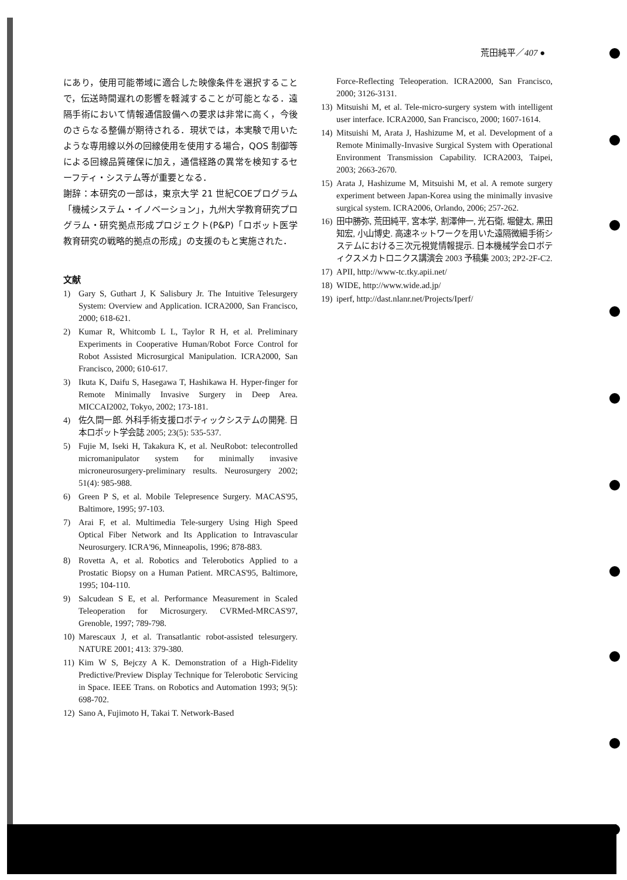荒田純平／407 ●
にあり，使用可能帯域に適合した映像条件を選択することで，伝送時間遅れの影響を軽減することが可能となる．遠隔手術において情報通信設備への要求は非常に高く，今後のさらなる整備が期待される．現状では，本実験で用いたような専用線以外の回線使用を使用する場合，QOS 制御等による回線品質確保に加え，通信経路の異常を検知するセーフティ・システム等が重要となる．
謝辞：本研究の一部は，東京大学 21 世紀COEプログラム「機械システム・イノベーション」，九州大学教育研究プログラム・研究拠点形成プロジェクト(P&P)「ロボット医学教育研究の戦略的拠点の形成」の支援のもと実施された．
文献
1) Gary S, Guthart J, K Salisbury Jr. The Intuitive Telesurgery System: Overview and Application. ICRA2000, San Francisco, 2000; 618-621.
2) Kumar R, Whitcomb L L, Taylor R H, et al. Preliminary Experiments in Cooperative Human/Robot Force Control for Robot Assisted Microsurgical Manipulation. ICRA2000, San Francisco, 2000; 610-617.
3) Ikuta K, Daifu S, Hasegawa T, Hashikawa H. Hyper-finger for Remote Minimally Invasive Surgery in Deep Area. MICCAI2002, Tokyo, 2002; 173-181.
4) 佐久間一郎. 外科手術支援ロボティックシステムの開発. 日本ロボット学会誌 2005; 23(5): 535-537.
5) Fujie M, Iseki H, Takakura K, et al. NeuRobot: telecontrolled micromanipulator system for minimally invasive microneurosurgery-preliminary results. Neurosurgery 2002; 51(4): 985-988.
6) Green P S, et al. Mobile Telepresence Surgery. MACAS'95, Baltimore, 1995; 97-103.
7) Arai F, et al. Multimedia Tele-surgery Using High Speed Optical Fiber Network and Its Application to Intravascular Neurosurgery. ICRA'96, Minneapolis, 1996; 878-883.
8) Rovetta A, et al. Robotics and Telerobotics Applied to a Prostatic Biopsy on a Human Patient. MRCAS'95, Baltimore, 1995; 104-110.
9) Salcudean S E, et al. Performance Measurement in Scaled Teleoperation for Microsurgery. CVRMed-MRCAS'97, Grenoble, 1997; 789-798.
10) Marescaux J, et al. Transatlantic robot-assisted telesurgery. NATURE 2001; 413: 379-380.
11) Kim W S, Bejczy A K. Demonstration of a High-Fidelity Predictive/Preview Display Technique for Telerobotic Servicing in Space. IEEE Trans. on Robotics and Automation 1993; 9(5): 698-702.
12) Sano A, Fujimoto H, Takai T. Network-Based
Force-Reflecting Teleoperation. ICRA2000, San Francisco, 2000; 3126-3131.
13) Mitsuishi M, et al. Tele-micro-surgery system with intelligent user interface. ICRA2000, San Francisco, 2000; 1607-1614.
14) Mitsuishi M, Arata J, Hashizume M, et al. Development of a Remote Minimally-Invasive Surgical System with Operational Environment Transmission Capability. ICRA2003, Taipei, 2003; 2663-2670.
15) Arata J, Hashizume M, Mitsuishi M, et al. A remote surgery experiment between Japan-Korea using the minimally invasive surgical system. ICRA2006, Orlando, 2006; 257-262.
16) 田中勝弥, 荒田純平, 宮本学, 割澤伸一, 光石衛, 堀健太, 黒田知宏, 小山博史. 高速ネットワークを用いた遠隔微細手術システムにおける三次元視覚情報提示. 日本機械学会ロボティクスメカトロニクス講演会 2003 予稿集 2003; 2P2-2F-C2.
17) APII, http://www-tc.tky.apii.net/
18) WIDE, http://www.wide.ad.jp/
19) iperf, http://dast.nlanr.net/Projects/Iperf/